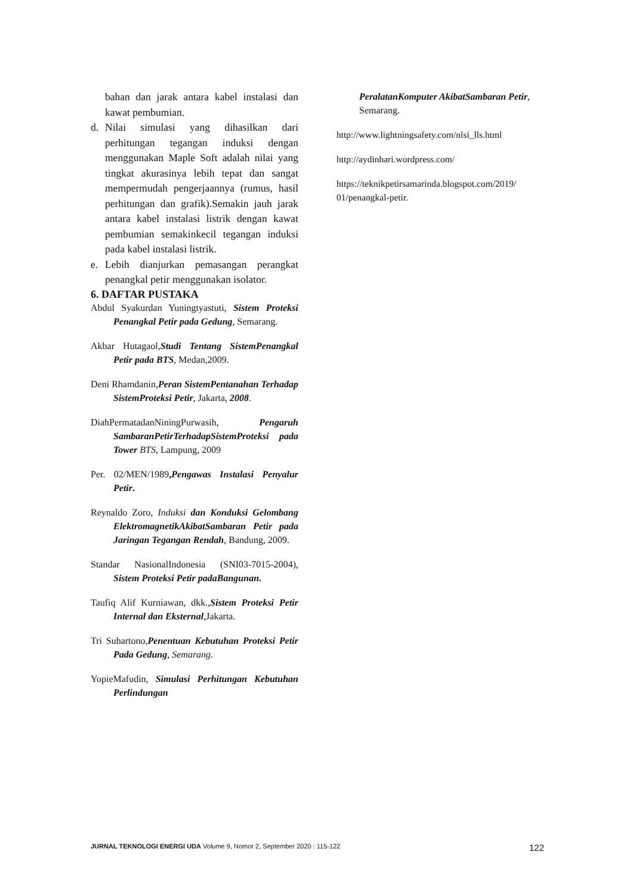bahan dan jarak antara kabel instalasi dan kawat pembumian.
d. Nilai simulasi yang dihasilkan dari perhitungan tegangan induksi dengan menggunakan Maple Soft adalah nilai yang tingkat akurasinya lebih tepat dan sangat mempermudah pengerjaannya (rumus, hasil perhitungan dan grafik).Semakin jauh jarak antara kabel instalasi listrik dengan kawat pembumian semakinkecil tegangan induksi pada kabel instalasi listrik.
e. Lebih dianjurkan pemasangan perangkat penangkal petir menggunakan isolator.
6. DAFTAR PUSTAKA
Abdul Syakurdan Yuningtyastuti, Sistem Proteksi Penangkal Petir pada Gedung, Semarang.
Akbar Hutagaol,Studi Tentang SistemPenangkal Petir pada BTS, Medan,2009.
Deni Rhamdanin,Peran SistemPentanahan Terhadap SistemProteksi Petir, Jakarta, 2008.
DiahPermatadanNiningPurwasih, Pengaruh SambaranPetirTerhadapSistemProteksi pada Tower BTS, Lampung, 2009
Per. 02/MEN/1989,Pengawas Instalasi Penyalur Petir.
Reynaldo Zoro, Induksi dan Konduksi Gelombang ElektromagnetikAkibatSambaran Petir pada Jaringan Tegangan Rendah, Bandung, 2009.
Standar NasionalIndonesia (SNI03-7015-2004), Sistem Proteksi Petir padaBangunan.
Taufiq Alif Kurniawan, dkk.,Sistem Proteksi Petir Internal dan Eksternal,Jakarta.
Tri Suhartono,Penentuan Kebutuhan Proteksi Petir Pada Gedung, Semarang.
YopieMafudin, Simulasi Perhitungan Kebutuhan Perlindungan
PeralatanKomputer AkibatSambaran Petir, Semarang.
http://www.lightningsafety.com/nlsi_lls.html
http://aydinhari.wordpress.com/
https://teknikpetirsamarinda.blogspot.com/2019/ 01/penangkal-petir.
JURNAL TEKNOLOGI ENERGI UDA Volume 9, Nomor 2, September 2020 : 115-122 122